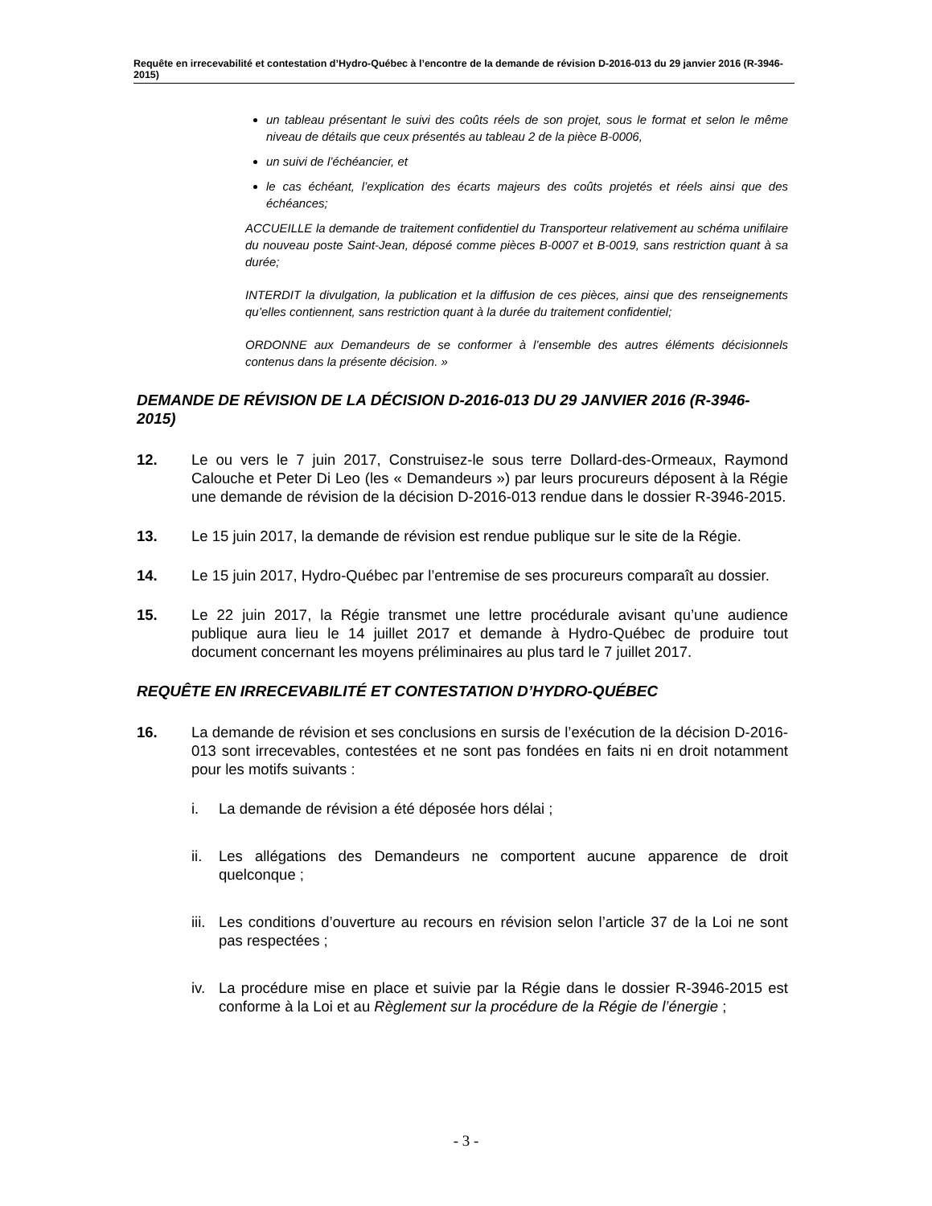Requête en irrecevabilité et contestation d’Hydro-Québec à l’encontre de la demande de révision D-2016-013 du 29 janvier 2016 (R-3946-2015)
un tableau présentant le suivi des coûts réels de son projet, sous le format et selon le même niveau de détails que ceux présentés au tableau 2 de la pièce B-0006,
un suivi de l’échéancier, et
le cas échéant, l’explication des écarts majeurs des coûts projetés et réels ainsi que des échéances;
ACCUEILLE la demande de traitement confidentiel du Transporteur relativement au schéma unifilaire du nouveau poste Saint-Jean, déposé comme pièces B-0007 et B-0019, sans restriction quant à sa durée;
INTERDIT la divulgation, la publication et la diffusion de ces pièces, ainsi que des renseignements qu’elles contiennent, sans restriction quant à la durée du traitement confidentiel;
ORDONNE aux Demandeurs de se conformer à l’ensemble des autres éléments décisionnels contenus dans la présente décision. »
DEMANDE DE RÉVISION DE LA DÉCISION D-2016-013 DU 29 JANVIER 2016 (R-3946-2015)
12. Le ou vers le 7 juin 2017, Construisez-le sous terre Dollard-des-Ormeaux, Raymond Calouche et Peter Di Leo (les « Demandeurs ») par leurs procureurs déposent à la Régie une demande de révision de la décision D-2016-013 rendue dans le dossier R-3946-2015.
13. Le 15 juin 2017, la demande de révision est rendue publique sur le site de la Régie.
14. Le 15 juin 2017, Hydro-Québec par l’entremise de ses procureurs comparaît au dossier.
15. Le 22 juin 2017, la Régie transmet une lettre procédurale avisant qu’une audience publique aura lieu le 14 juillet 2017 et demande à Hydro-Québec de produire tout document concernant les moyens préliminaires au plus tard le 7 juillet 2017.
REQUÊTE EN IRRECEVABILITÉ ET CONTESTATION D’HYDRO-QUÉBEC
16. La demande de révision et ses conclusions en sursis de l’exécution de la décision D-2016-013 sont irrecevables, contestées et ne sont pas fondées en faits ni en droit notamment pour les motifs suivants :
i. La demande de révision a été déposée hors délai ;
ii. Les allégations des Demandeurs ne comportent aucune apparence de droit quelconque ;
iii. Les conditions d’ouverture au recours en révision selon l’article 37 de la Loi ne sont pas respectées ;
iv. La procédure mise en place et suivie par la Régie dans le dossier R-3946-2015 est conforme à la Loi et au Règlement sur la procédure de la Régie de l’énergie ;
- 3 -